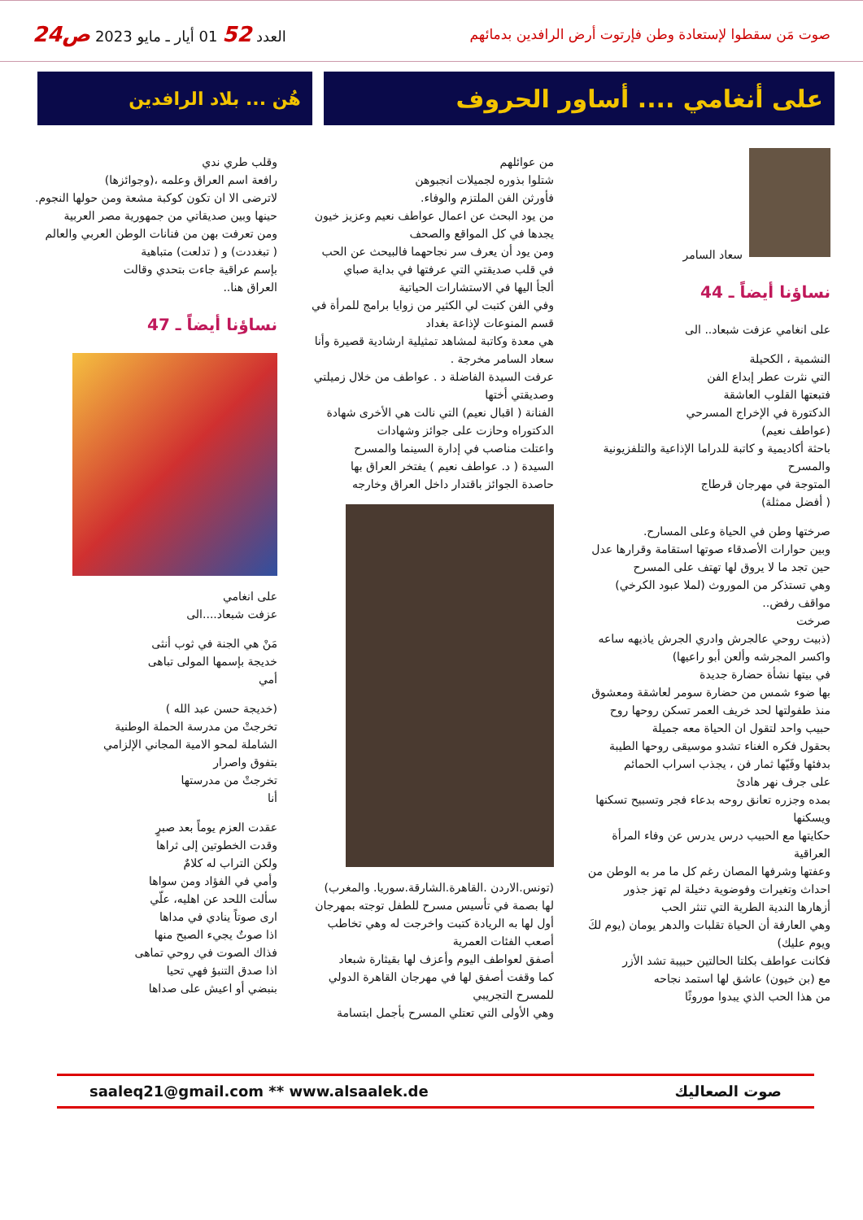صوت مَن سقطوا لإستعادة وطن فإرتوت أرض الرافدين بدمائهم
العدد 52 01 أيار ـ مايو 2023 ص24
على أنغامي .... أساور الحروف
هُن ... بلاد الرافدين
سعاد السامر
نساؤنا أيضاً ـ 44
على انغامي عزفت شبعاد.. الى
النشمية ، الكحيلة
التي نثرت عطر إبداع الفن
فتبعتها القلوب العاشقة
الدكتورة في الإخراج المسرحي
(عواطف نعيم)
باحثة أكاديمية و كاتبة للدراما الإذاعية والتلفزيونية والمسرح
المتوجة في مهرجان قرطاج
( أفضل ممثلة)
صرختها وطن في الحياة وعلى المسارح.
وبين حوارات الأصدقاء صوتها استقامة وقرارها عدل
حين تجد ما لا يروق لها تهتف على المسرح
وهي تستذكر من الموروث (لملا عبود الكرخي) مواقف رفض..
صرخت
(ذبيت روحي عالجرش وادري الجرش ياذيهه ساعه واكسر المجرشه وألعن أبو راعيها)
في بيتها نشأة حضارة جديدة
بها ضوء شمس من حضارة سومر لعاشقة ومعشوق
منذ طفولتها لحد خريف العمر تسكن روحها روح
حبيب واحد لتقول ان الحياة معه جميلة
بحقول فكره الغناء تشدو موسيقى روحها الطيبة
بدفئها وفَيّها ثمار فن ، يجذب اسراب الحمائم
على جرف نهر هادئ
بمده وجزره تعانق روحه بدعاء فجر وتسبيح تسكنها ويسكنها
حكايتها مع الحبيب درس يدرس عن وفاء المرأة العراقية
وعفتها وشرفها المصان رغم كل ما مر به الوطن من احداث وتغيرات وفوضوية دخيلة لم تهز جذور
أزهارها الندية الطرية التي تنثر الحب
وهي العارفة أن الحياة تقلبات والدهر يومان (يوم لكَ ويوم عليك)
فكانت عواطف بكلتا الحالتين حبيبة تشد الأزر
مع (بن خيون) عاشق لها استمد نجاحه
من هذا الحب الذي يبدوا موروثًا
من عوائلهم
شتلوا بذوره لجميلات انجبوهن
فأورثن الفن الملتزم والوفاء.
من يود البحث عن اعمال عواطف نعيم وعزيز خيون
يجدها في كل المواقع والصحف
ومن يود أن يعرف سر نجاحهما فالبيحث عن الحب
في قلب صديقتي التي عرفتها في بداية صباي
ألجأ اليها في الاستشارات الحياتية
وفي الفن كتبت لي الكثير من زوايا برامج للمرأة في قسم المنوعات لإذاعة بغداد
هي معدة وكاتبة لمشاهد تمثيلية ارشادية قصيرة وأنا سعاد السامر مخرجة .
عرفت السيدة الفاضلة د . عواطف من خلال زميلتي وصديقتي أختها
الفنانة ( اقبال نعيم) التي نالت هي الأخرى شهادة الدكتوراه وحازت على جوائز وشهادات
واعتلت مناصب في إدارة السينما والمسرح
السيدة ( د. عواطف نعيم ) يفتخر العراق بها
حاصدة الجوائز باقتدار داخل العراق وخارجه
(تونس.الاردن .القاهرة.الشارقة.سوريا. والمغرب)
لها بصمة في تأسيس مسرح للطفل توجته بمهرجان
أول لها به الريادة كتبت واخرجت له وهي تخاطب
أصعب الفئات العمرية
أصفق لعواطف اليوم وأعزف لها بقيثارة شبعاد
كما وقفت أصفق لها في مهرجان القاهرة الدولي للمسرح التجريبي
وهي الأولى التي تعتلي المسرح بأجمل ابتسامة
وقلب طري ندي
رافعة اسم العراق وعلمه ،(وجوائزها)
لاترضى الا ان تكون كوكبة مشعة ومن حولها النجوم.
حينها وبين صديقاتي من جمهورية مصر العربية
ومن تعرفت بهن من فنانات الوطن العربي والعالم
( تبغددت) و ( تدلعت) متباهية
بإسم عراقية جاءت بتحدي وقالت
العراق هنا..
نساؤنا أيضاً ـ 47
على انغامي
عزفت شبعاد....الى
مَنْ هي الجنة في ثوب أنثى
خديجة بإسمها المولى تباهى
أمي
(خديجة حسن عبد الله )
تخرجتْ من مدرسة الحملة الوطنية
الشاملة لمحو الامية المجاني الإلزامي
بتفوق واصرار
تخرجتْ من مدرستها
أنا
عقدت العزم يوماً بعد صبرٍ
وقدت الخطوتين إلى ثراها
ولكن التراب له كلامٌ
وأمي في الفؤاد ومن سواها
سألت اللحد عن اهليه، علّي
ارى صوتاً ينادي في مداها
اذا صوتٌ يجيء الصبح منها
فذاك الصوت في روحي تماهى
اذا صدق التنبؤ فهي تحيا
بنبضي أو اعيش على صداها
صوت الصعاليك saaleq21@gmail.com ** www.alsaalek.de